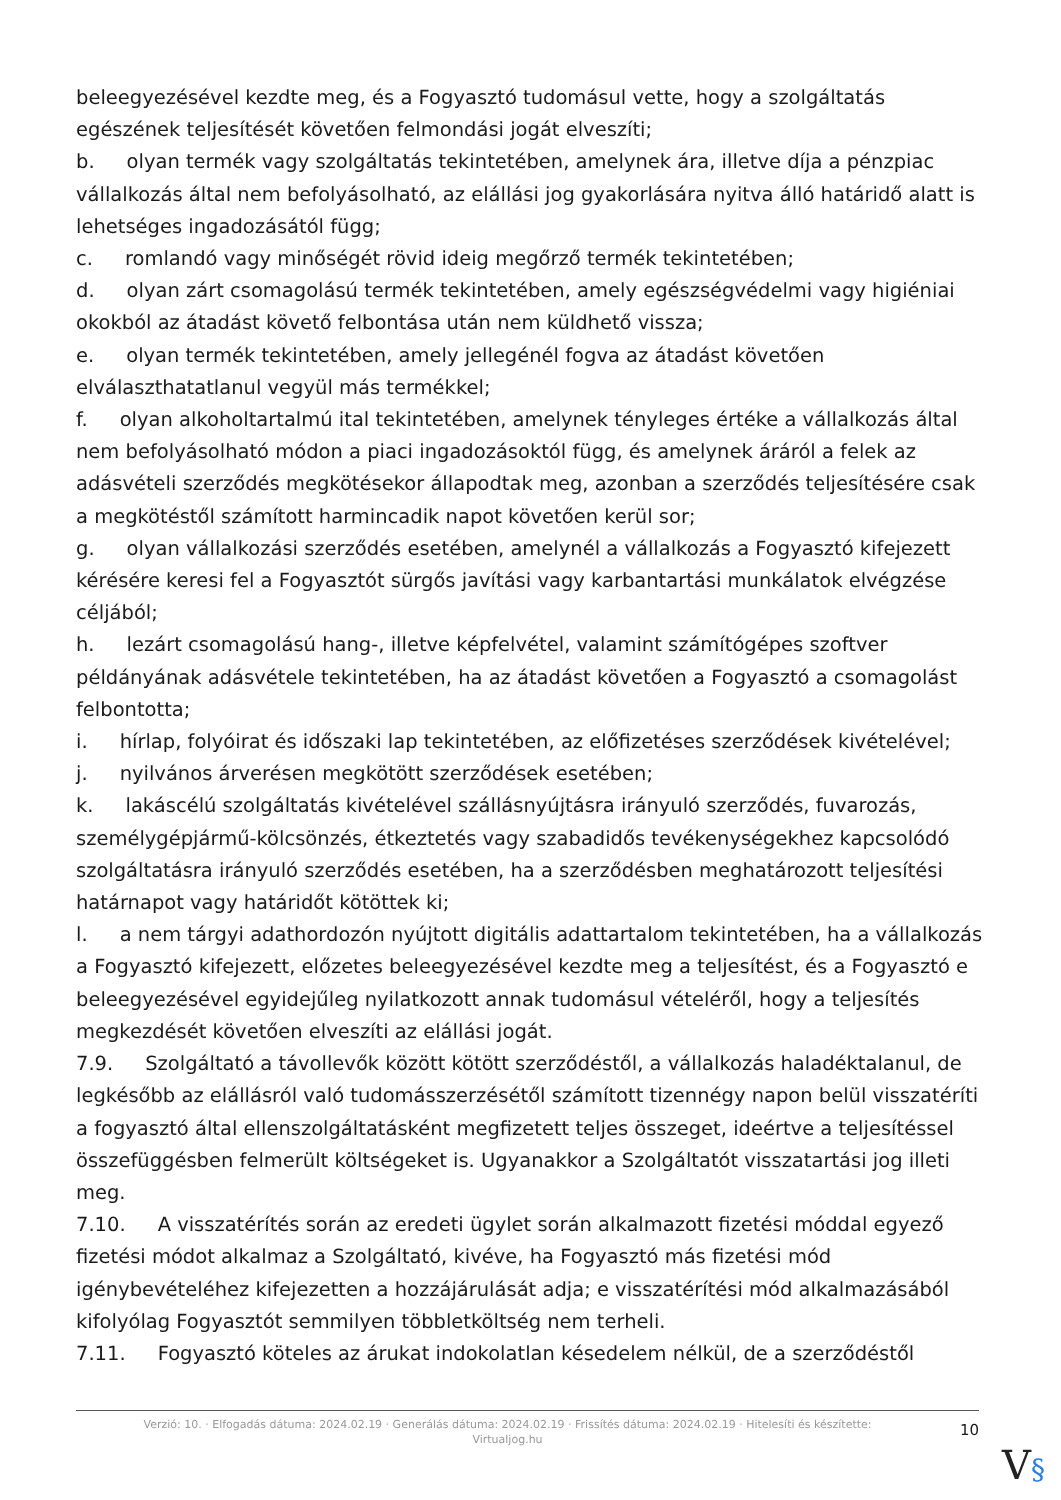beleegyezésével kezdte meg, és a Fogyasztó tudomásul vette, hogy a szolgáltatás egészének teljesítését követően felmondási jogát elveszíti;
b. olyan termék vagy szolgáltatás tekintetében, amelynek ára, illetve díja a pénzpiac vállalkozás által nem befolyásolható, az elállási jog gyakorlására nyitva álló határidő alatt is lehetséges ingadozásától függ;
c. romlandó vagy minőségét rövid ideig megőrző termék tekintetében;
d. olyan zárt csomagolású termék tekintetében, amely egészségvédelmi vagy higiéniai okokból az átadást követő felbontása után nem küldhető vissza;
e. olyan termék tekintetében, amely jellegénél fogva az átadást követően elválaszthatatlanul vegyül más termékkel;
f. olyan alkoholtartalmú ital tekintetében, amelynek tényleges értéke a vállalkozás által nem befolyásolható módon a piaci ingadozásoktól függ, és amelynek áráról a felek az adásvételi szerződés megkötésekor állapodtak meg, azonban a szerződés teljesítésére csak a megkötéstől számított harmincadik napot követően kerül sor;
g. olyan vállalkozási szerződés esetében, amelynél a vállalkozás a Fogyasztó kifejezett kérésére keresi fel a Fogyasztót sürgős javítási vagy karbantartási munkálatok elvégzése céljából;
h. lezárt csomagolású hang-, illetve képfelvétel, valamint számítógépes szoftver példányának adásvétele tekintetében, ha az átadást követően a Fogyasztó a csomagolást felbontotta;
i. hírlap, folyóirat és időszaki lap tekintetében, az előfizetéses szerződések kivételével;
j. nyilvános árverésen megkötött szerződések esetében;
k. lakáscélú szolgáltatás kivételével szállásnyújtásra irányuló szerződés, fuvarozás, személygépjármű-kölcsönzés, étkeztetés vagy szabadidős tevékenységekhez kapcsolódó szolgáltatásra irányuló szerződés esetében, ha a szerződésben meghatározott teljesítési határnapot vagy határidőt kötöttek ki;
l. a nem tárgyi adathordozón nyújtott digitális adattartalom tekintetében, ha a vállalkozás a Fogyasztó kifejezett, előzetes beleegyezésével kezdte meg a teljesítést, és a Fogyasztó e beleegyezésével egyidejűleg nyilatkozott annak tudomásul vételéről, hogy a teljesítés megkezdését követően elveszíti az elállási jogát.
7.9. Szolgáltató a távollevők között kötött szerződéstől, a vállalkozás haladéktalanul, de legkésőbb az elállásról való tudomásszerzésétől számított tizennégy napon belül visszatéríti a fogyasztó által ellenszolgáltatásként megfizetett teljes összeget, ideértve a teljesítéssel összefüggésben felmerült költségeket is. Ugyanakkor a Szolgáltatót visszatartási jog illeti meg.
7.10. A visszatérítés során az eredeti ügylet során alkalmazott fizetési móddal egyező fizetési módot alkalmaz a Szolgáltató, kivéve, ha Fogyasztó más fizetési mód igénybevételéhez kifejezetten a hozzájárulását adja; e visszatérítési mód alkalmazásából kifolyólag Fogyasztót semmilyen többletköltség nem terheli.
7.11. Fogyasztó köteles az árukat indokolatlan késedelem nélkül, de a szerződéstől
Verzió: 10. · Elfogadás dátuma: 2024.02.19 · Generálás dátuma: 2024.02.19 · Frissítés dátuma: 2024.02.19 · Hitelesíti és készítette:
Virtualjog.hu
10
V§